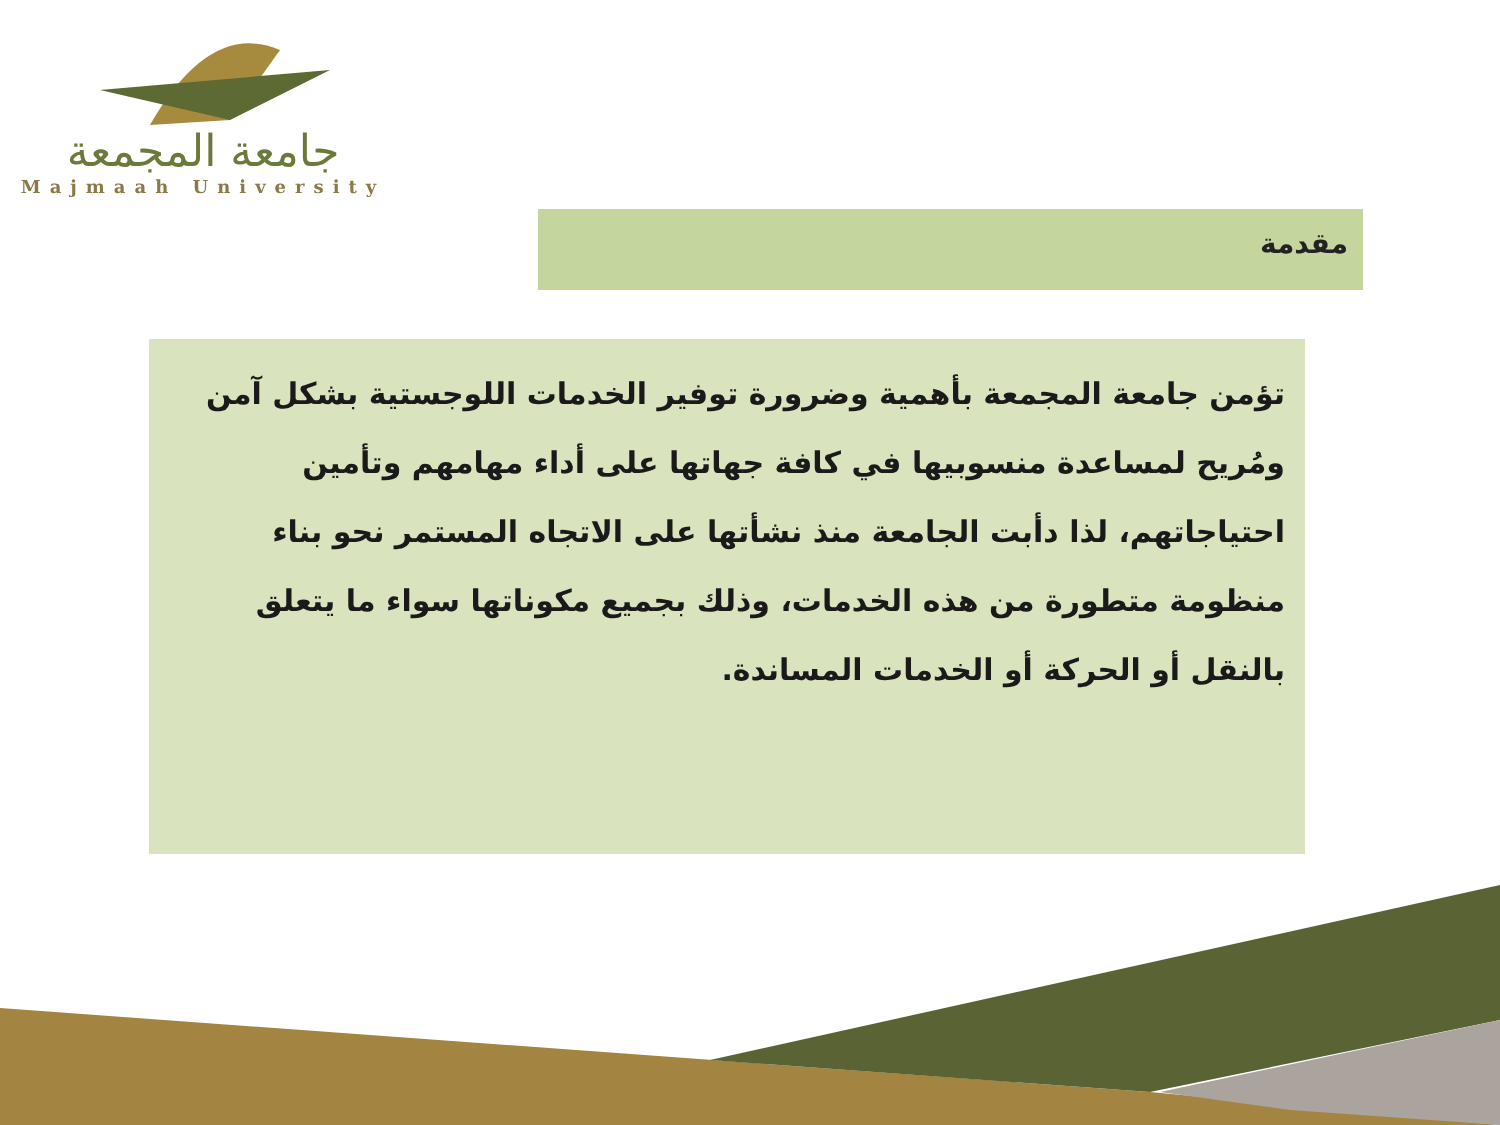جامعة المجمعة
Majmaah University
مقدمة
تؤمن جامعة المجمعة بأهمية وضرورة توفير الخدمات اللوجستية بشكل آمن ومُريح لمساعدة منسوبيها في كافة جهاتها على أداء مهامهم وتأمين احتياجاتهم، لذا دأبت الجامعة منذ نشأتها على الاتجاه المستمر نحو بناء منظومة متطورة من هذه الخدمات، وذلك بجميع مكوناتها سواء ما يتعلق بالنقل أو الحركة أو الخدمات المساندة.